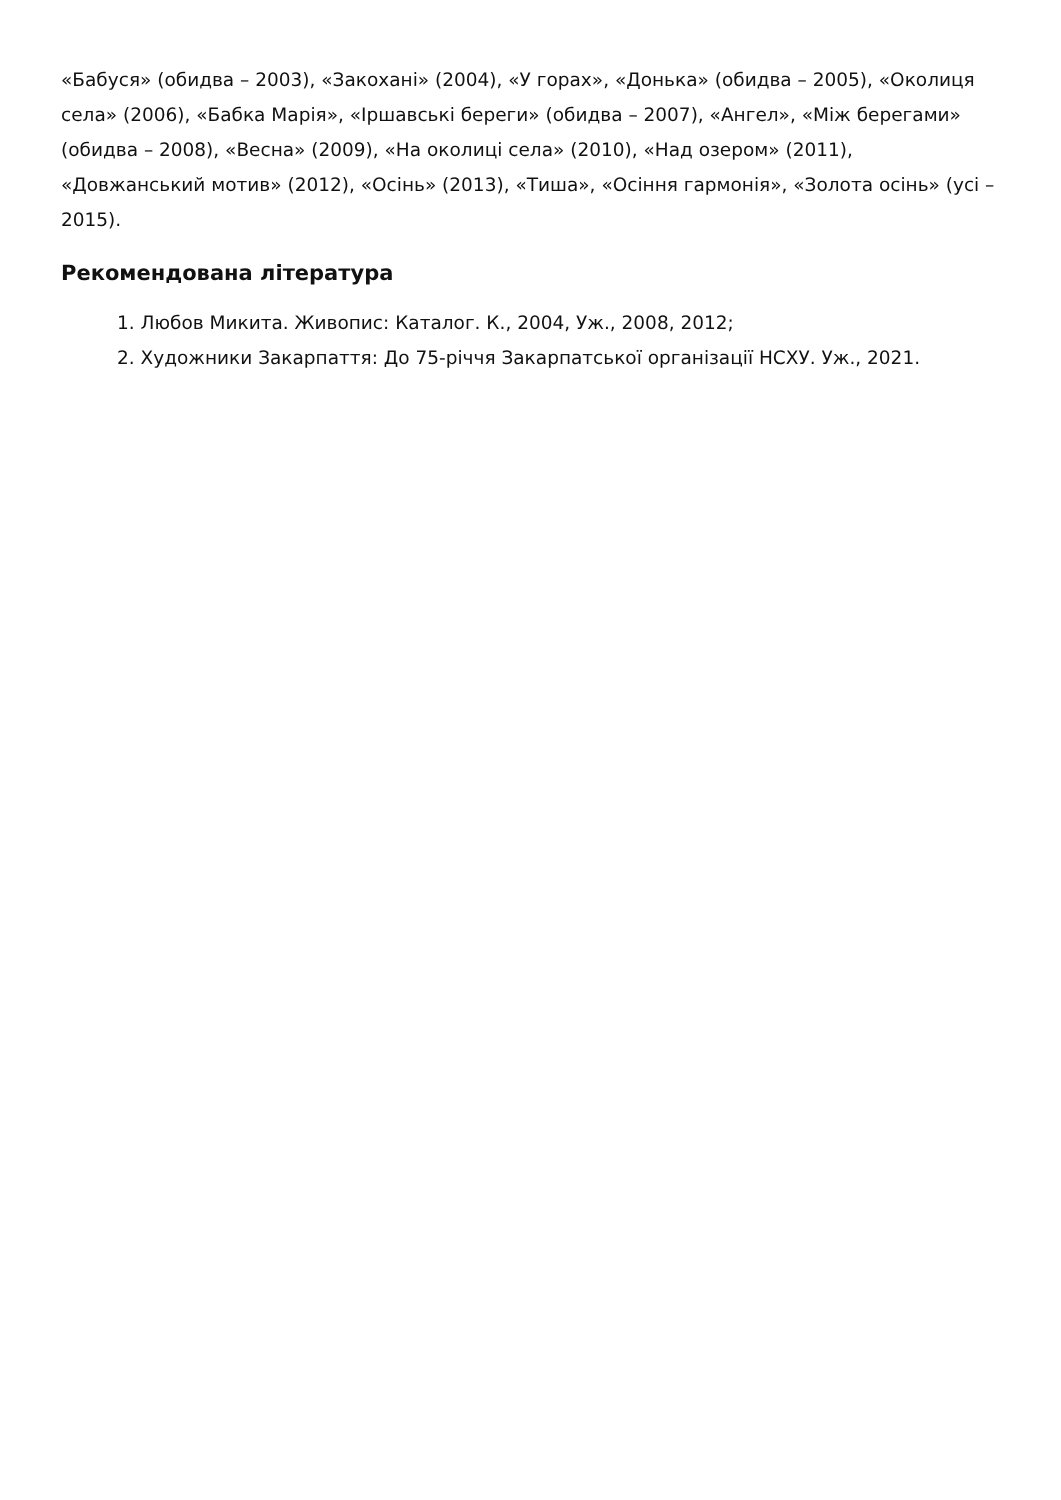«Бабуся» (обидва – 2003), «Закохані» (2004), «У горах», «Донька» (обидва – 2005), «Околиця села» (2006), «Бабка Марія», «Іршавські береги» (обидва – 2007), «Ангел», «Між берегами» (обидва – 2008), «Весна» (2009), «На околиці села» (2010), «Над озером» (2011), «Довжанський мотив» (2012), «Осінь» (2013), «Тиша», «Осіння гармонія», «Золота осінь» (усі – 2015).
Рекомендована література
1. Любов Микита. Живопис: Каталог. К., 2004, Уж., 2008, 2012;
2. Художники Закарпаття: До 75-річчя Закарпатської організації НСХУ. Уж., 2021.